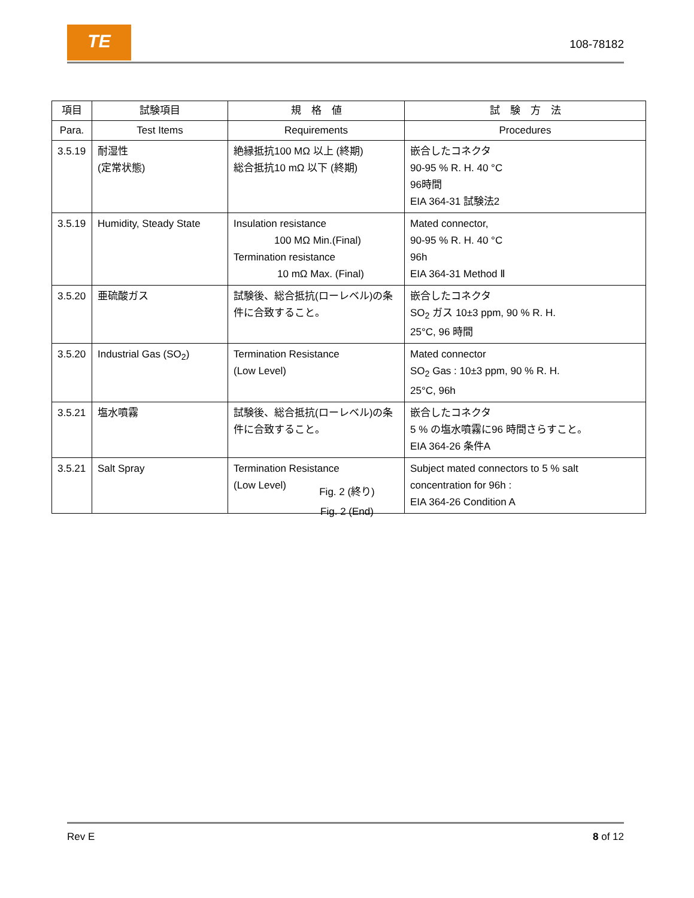TE
108-78182
| 項目 | 試験項目 | 規 格 値 | 試 験 方 法 |
| --- | --- | --- | --- |
| Para. | Test Items | Requirements | Procedures |
| 3.5.19 | 耐湿性 (定常状態) | 絶縁抵抗100 MΩ 以上 (終期) 総合抵抗10 mΩ 以下 (終期) | 嵌合したコネクタ 90-95 % R. H. 40 °C 96時間 EIA 364-31 試験法2 |
| 3.5.19 | Humidity, Steady State | Insulation resistance 100 MΩ Min.(Final) Termination resistance 10 mΩ Max. (Final) | Mated connector, 90-95 % R. H. 40 °C 96h EIA 364-31 Method Ⅱ |
| 3.5.20 | 亜硫酸ガス | 試験後、総合抵抗(ローレベル)の条件に合致すること。 | 嵌合したコネクタ SO<sub>2</sub> ガス 10±3 ppm, 90 % R. H. 25°C, 96 時間 |
| 3.5.20 | Industrial Gas (SO<sub>2</sub>) | Termination Resistance (Low Level) | Mated connector SO<sub>2</sub> Gas : 10±3 ppm, 90 % R. H. 25°C, 96h |
| 3.5.21 | 塩水噴霧 | 試験後、総合抵抗(ローレベル)の条件に合致すること。 | 嵌合したコネクタ 5 % の塩水噴霧に96 時間さらすこと。 EIA 364-26 条件A |
| 3.5.21 | Salt Spray | Termination Resistance (Low Level) | Subject mated connectors to 5 % salt concentration for 96h : EIA 364-26 Condition A |
Fig. 2 (終り)
Fig. 2 (End)
Rev E 8 of 12